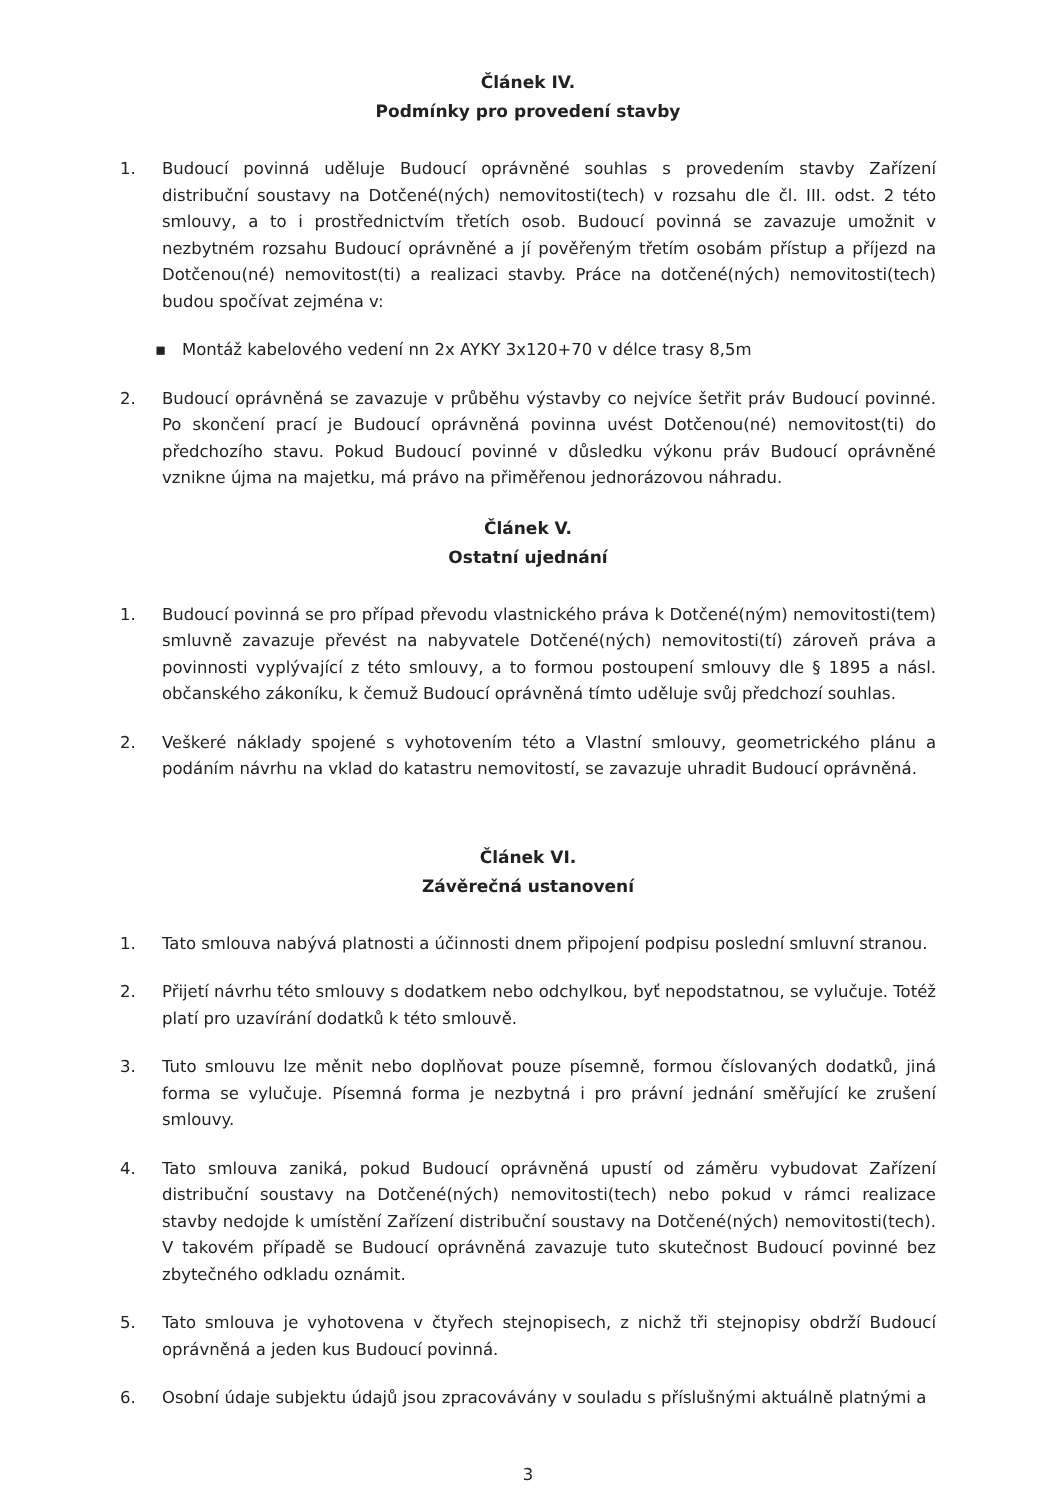Článek IV.
Podmínky pro provedení stavby
1. Budoucí povinná uděluje Budoucí oprávněné souhlas s provedením stavby Zařízení distribuční soustavy na Dotčené(ných) nemovitosti(tech) v rozsahu dle čl. III. odst. 2 této smlouvy, a to i prostřednictvím třetích osob. Budoucí povinná se zavazuje umožnit v nezbytném rozsahu Budoucí oprávněné a jí pověřeným třetím osobám přístup a příjezd na Dotčenou(né) nemovitost(ti) a realizaci stavby. Práce na dotčené(ných) nemovitosti(tech) budou spočívat zejména v:
▪ Montáž kabelového vedení nn 2x AYKY 3x120+70 v délce trasy 8,5m
2. Budoucí oprávněná se zavazuje v průběhu výstavby co nejvíce šetřit práv Budoucí povinné. Po skončení prací je Budoucí oprávněná povinna uvést Dotčenou(né) nemovitost(ti) do předchozího stavu. Pokud Budoucí povinné v důsledku výkonu práv Budoucí oprávněné vznikne újma na majetku, má právo na přiměřenou jednorázovou náhradu.
Článek V.
Ostatní ujednání
1. Budoucí povinná se pro případ převodu vlastnického práva k Dotčené(ným) nemovitosti(tem) smluvně zavazuje převést na nabyvatele Dotčené(ných) nemovitosti(tí) zároveň práva a povinnosti vyplývající z této smlouvy, a to formou postoupení smlouvy dle § 1895 a násl. občanského zákoníku, k čemuž Budoucí oprávněná tímto uděluje svůj předchozí souhlas.
2. Veškeré náklady spojené s vyhotovením této a Vlastní smlouvy, geometrického plánu a podáním návrhu na vklad do katastru nemovitostí, se zavazuje uhradit Budoucí oprávněná.
Článek VI.
Závěrečná ustanovení
1. Tato smlouva nabývá platnosti a účinnosti dnem připojení podpisu poslední smluvní stranou.
2. Přijetí návrhu této smlouvy s dodatkem nebo odchylkou, byť nepodstatnou, se vylučuje. Totéž platí pro uzavírání dodatků k této smlouvě.
3. Tuto smlouvu lze měnit nebo doplňovat pouze písemně, formou číslovaných dodatků, jiná forma se vylučuje. Písemná forma je nezbytná i pro právní jednání směřující ke zrušení smlouvy.
4. Tato smlouva zaniká, pokud Budoucí oprávněná upustí od záměru vybudovat Zařízení distribuční soustavy na Dotčené(ných) nemovitosti(tech) nebo pokud v rámci realizace stavby nedojde k umístění Zařízení distribuční soustavy na Dotčené(ných) nemovitosti(tech). V takovém případě se Budoucí oprávněná zavazuje tuto skutečnost Budoucí povinné bez zbytečného odkladu oznámit.
5. Tato smlouva je vyhotovena v čtyřech stejnopisech, z nichž tři stejnopisy obdrží Budoucí oprávněná a jeden kus Budoucí povinná.
6. Osobní údaje subjektu údajů jsou zpracovávány v souladu s příslušnými aktuálně platnými a
3